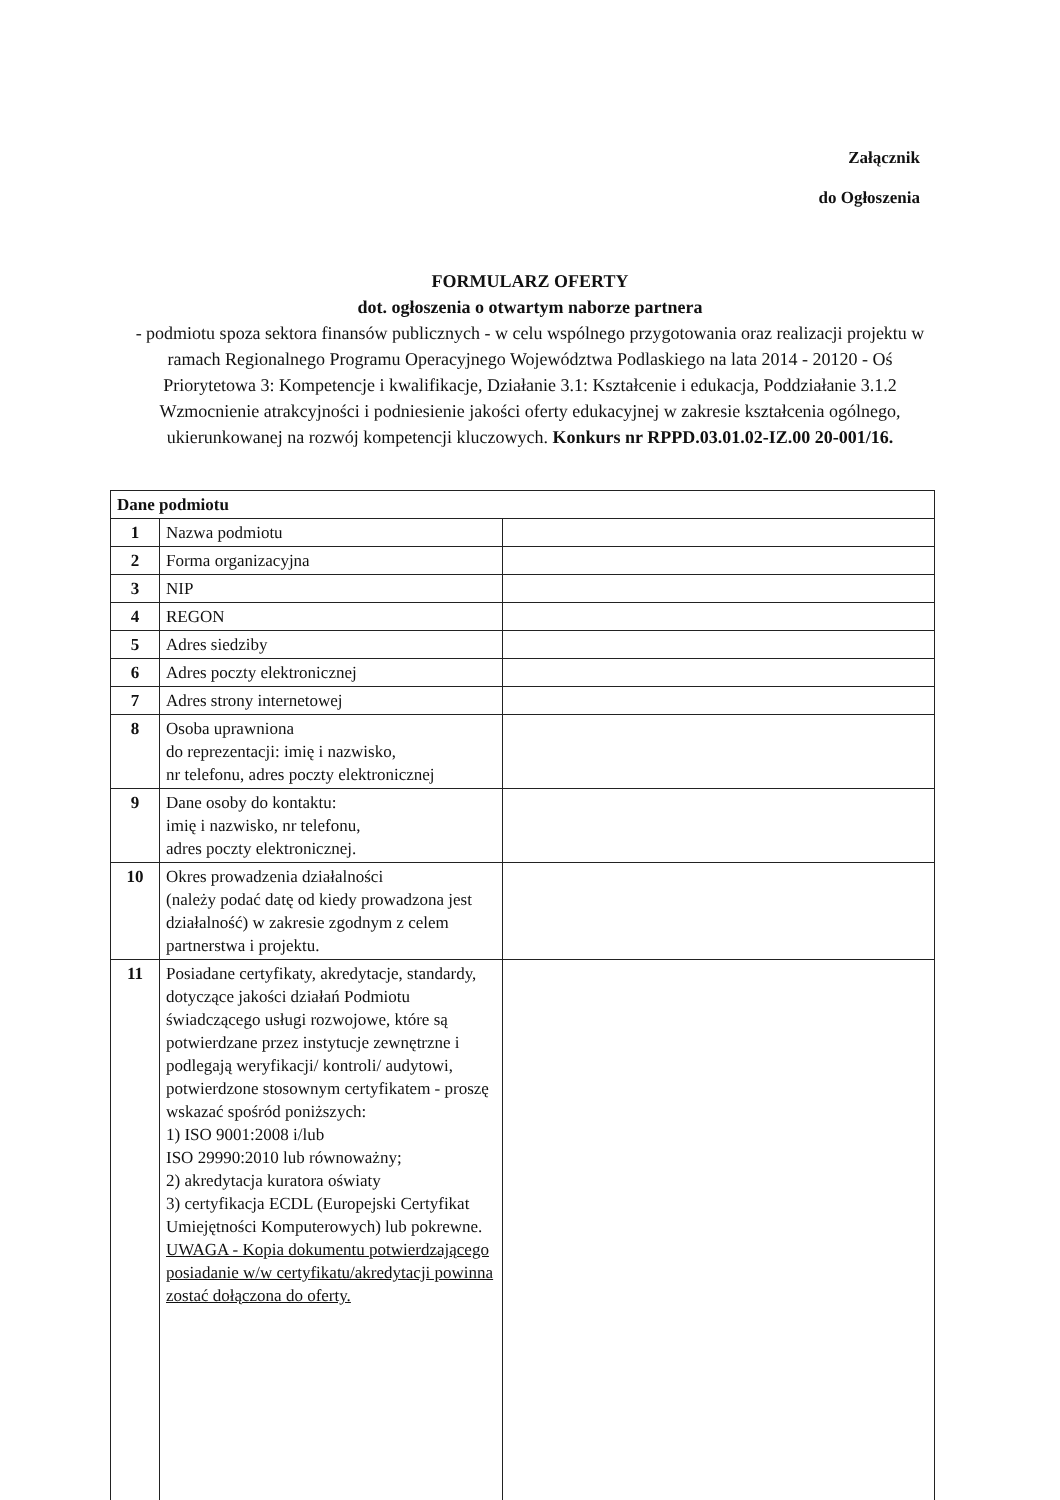Załącznik
do Ogłoszenia
FORMULARZ OFERTY
dot. ogłoszenia o otwartym naborze partnera
- podmiotu spoza sektora finansów publicznych - w celu wspólnego przygotowania oraz realizacji projektu w ramach Regionalnego Programu Operacyjnego Województwa Podlaskiego na lata 2014 - 20120 - Oś Priorytetowa 3: Kompetencje i kwalifikacje, Działanie 3.1: Kształcenie i edukacja, Poddziałanie 3.1.2 Wzmocnienie atrakcyjności i podniesienie jakości oferty edukacyjnej w zakresie kształcenia ogólnego, ukierunkowanej na rozwój kompetencji kluczowych. Konkurs nr RPPD.03.01.02-IZ.00 20-001/16.
| Dane podmiotu | | |
| 1 | Nazwa podmiotu | |
| 2 | Forma organizacyjna | |
| 3 | NIP | |
| 4 | REGON | |
| 5 | Adres siedziby | |
| 6 | Adres poczty elektronicznej | |
| 7 | Adres strony internetowej | |
| 8 | Osoba uprawniona do reprezentacji: imię i nazwisko, nr telefonu, adres poczty elektronicznej | |
| 9 | Dane osoby do kontaktu: imię i nazwisko, nr telefonu, adres poczty elektronicznej. | |
| 10 | Okres prowadzenia działalności (należy podać datę od kiedy prowadzona jest działalność) w zakresie zgodnym z celem partnerstwa i projektu. | |
| 11 | Posiadane certyfikaty, akredytacje, standardy, dotyczące jakości działań Podmiotu świadczącego usługi rozwojowe, które są potwierdzane przez instytucje zewnętrzne i podlegają weryfikacji/ kontroli/ audytowi, potwierdzone stosownym certyfikatem - proszę wskazać spośród poniższych: 1) ISO 9001:2008 i/lub ISO 29990:2010 lub równoważny; 2) akredytacja kuratora oświaty 3) certyfikacja ECDL (Europejski Certyfikat Umiejętności Komputerowych) lub pokrewne. UWAGA - Kopia dokumentu potwierdzającego posiadanie w/w certyfikatu/akredytacji powinna zostać dołączona do oferty. | |